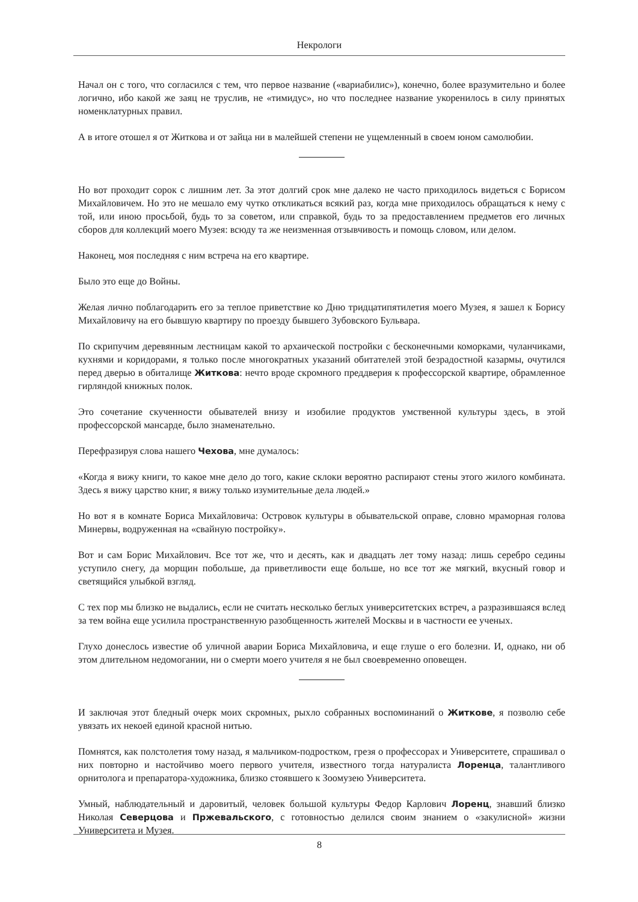Некрологи
Начал он с того, что согласился с тем, что первое название («вариабилис»), конечно, более вразумительно и более логично, ибо какой же заяц не труслив, не «тимидус», но что последнее название укоренилось в силу принятых номенклатурных правил.
А в итоге отошел я от Житкова и от зайца ни в малейшей степени не ущемленный в своем юном самолюбии.
Но вот проходит сорок с лишним лет. За этот долгий срок мне далеко не часто приходилось видеться с Борисом Михайловичем. Но это не мешало ему чутко откликаться всякий раз, когда мне приходилось обращаться к нему с той, или иною просьбой, будь то за советом, или справкой, будь то за предоставлением предметов его личных сборов для коллекций моего Музея: всюду та же неизменная отзывчивость и помощь словом, или делом.
Наконец, моя последняя с ним встреча на его квартире.
Было это еще до Войны.
Желая лично поблагодарить его за теплое приветствие ко Дню тридцатипятилетия моего Музея, я зашел к Борису Михайловичу на его бывшую квартиру по проезду бывшего Зубовского Бульвара.
По скрипучим деревянным лестницам какой то архаической постройки с бесконечными коморками, чуланчиками, кухнями и коридорами, я только после многократных указаний обитателей этой безрадостной казармы, очутился перед дверью в обиталище Житкова: нечто вроде скромного преддверия к профессорской квартире, обрамленное гирляндой книжных полок.
Это сочетание скученности обывателей внизу и изобилие продуктов умственной культуры здесь, в этой профессорской мансарде, было знаменательно.
Перефразируя слова нашего Чехова, мне думалось:
«Когда я вижу книги, то какое мне дело до того, какие склоки вероятно распирают стены этого жилого комбината. Здесь я вижу царство книг, я вижу только изумительные дела людей.»
Но вот я в комнате Бориса Михайловича: Островок культуры в обывательской оправе, словно мраморная голова Минервы, водруженная на «свайную постройку».
Вот и сам Борис Михайлович. Все тот же, что и десять, как и двадцать лет тому назад: лишь серебро седины уступило снегу, да морщин побольше, да приветливости еще больше, но все тот же мягкий, вкусный говор и светящийся улыбкой взгляд.
С тех пор мы близко не выдались, если не считать несколько беглых университетских встреч, а разразившаяся вслед за тем война еще усилила пространственную разобщенность жителей Москвы и в частности ее ученых.
Глухо донеслось известие об уличной аварии Бориса Михайловича, и еще глуше о его болезни. И, однако, ни об этом длительном недомогании, ни о смерти моего учителя я не был своевременно оповещен.
И заключая этот бледный очерк моих скромных, рыхло собранных воспоминаний о Житкове, я позволю себе увязать их некоей единой красной нитью.
Помнятся, как полстолетия тому назад, я мальчиком-подростком, грезя о профессорах и Университете, спрашивал о них повторно и настойчиво моего первого учителя, известного тогда натуралиста Лоренца, талантливого орнитолога и препаратора-художника, близко стоявшего к Зоомузею Университета.
Умный, наблюдательный и даровитый, человек большой культуры Федор Карлович Лоренц, знавший близко Николая Северцова и Пржевальского, с готовностью делился своим знанием о «закулисной» жизни Университета и Музея.
8